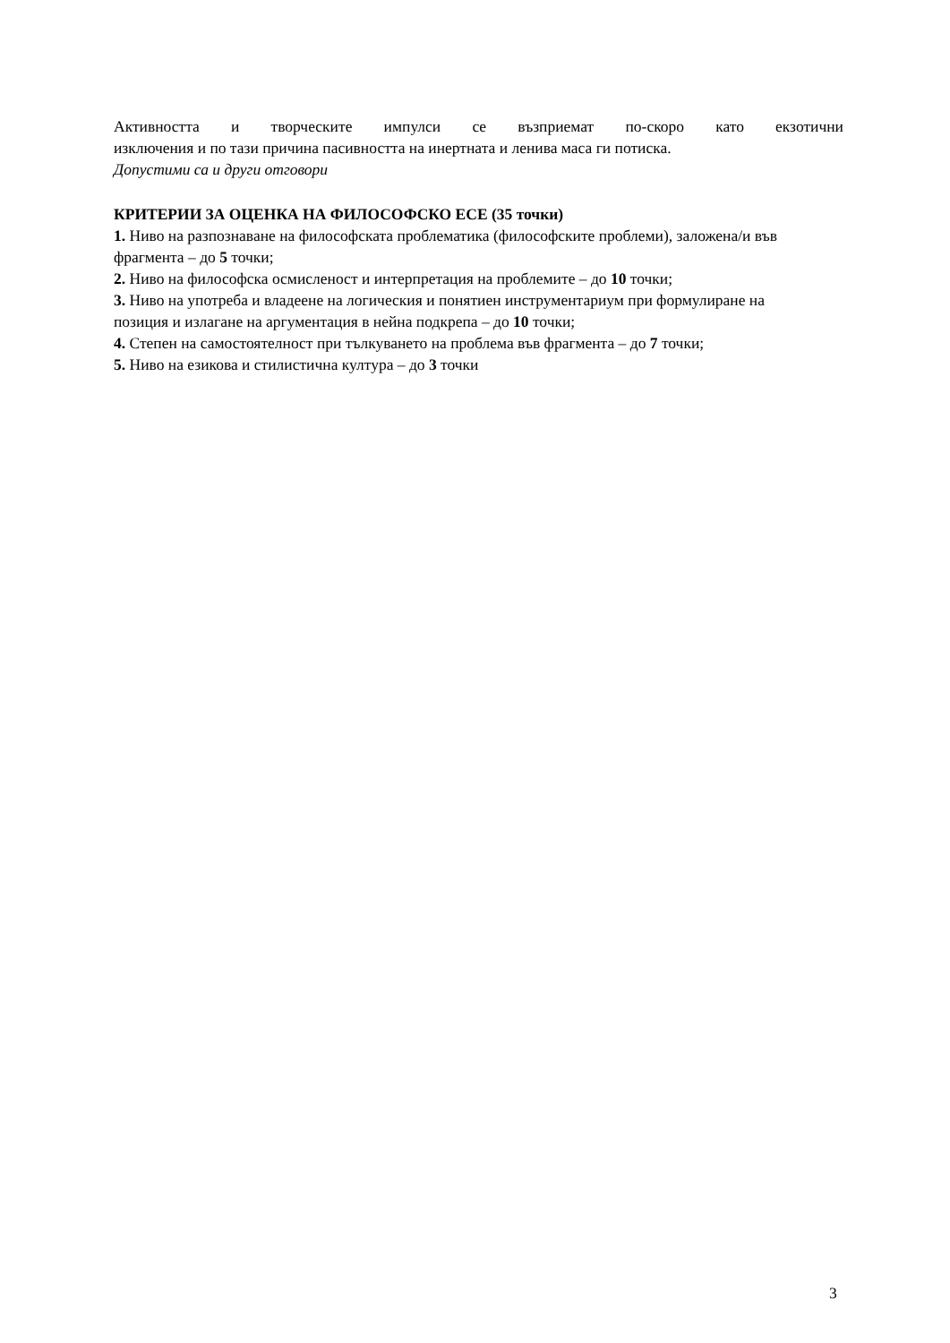Активността и творческите импулси се възприемат по-скоро като екзотични
изключения и по тази причина пасивността на инертната и ленива маса ги потиска.
Допустими са и други отговори
КРИТЕРИИ ЗА ОЦЕНКА НА ФИЛОСОФСКО ЕСЕ (35 точки)
1. Ниво на разпознаване на философската проблематика (философските проблеми), заложена/и във фрагмента – до 5 точки;
2. Ниво на философска осмисленост и интерпретация на проблемите – до 10 точки;
3. Ниво на употреба и владеене на логическия и понятиен инструментариум при формулиране на позиция и излагане на аргументация в нейна подкрепа – до 10 точки;
4. Степен на самостоятелност при тълкуването на проблема във фрагмента – до 7 точки;
5. Ниво на езикова и стилистична култура – до 3 точки
3